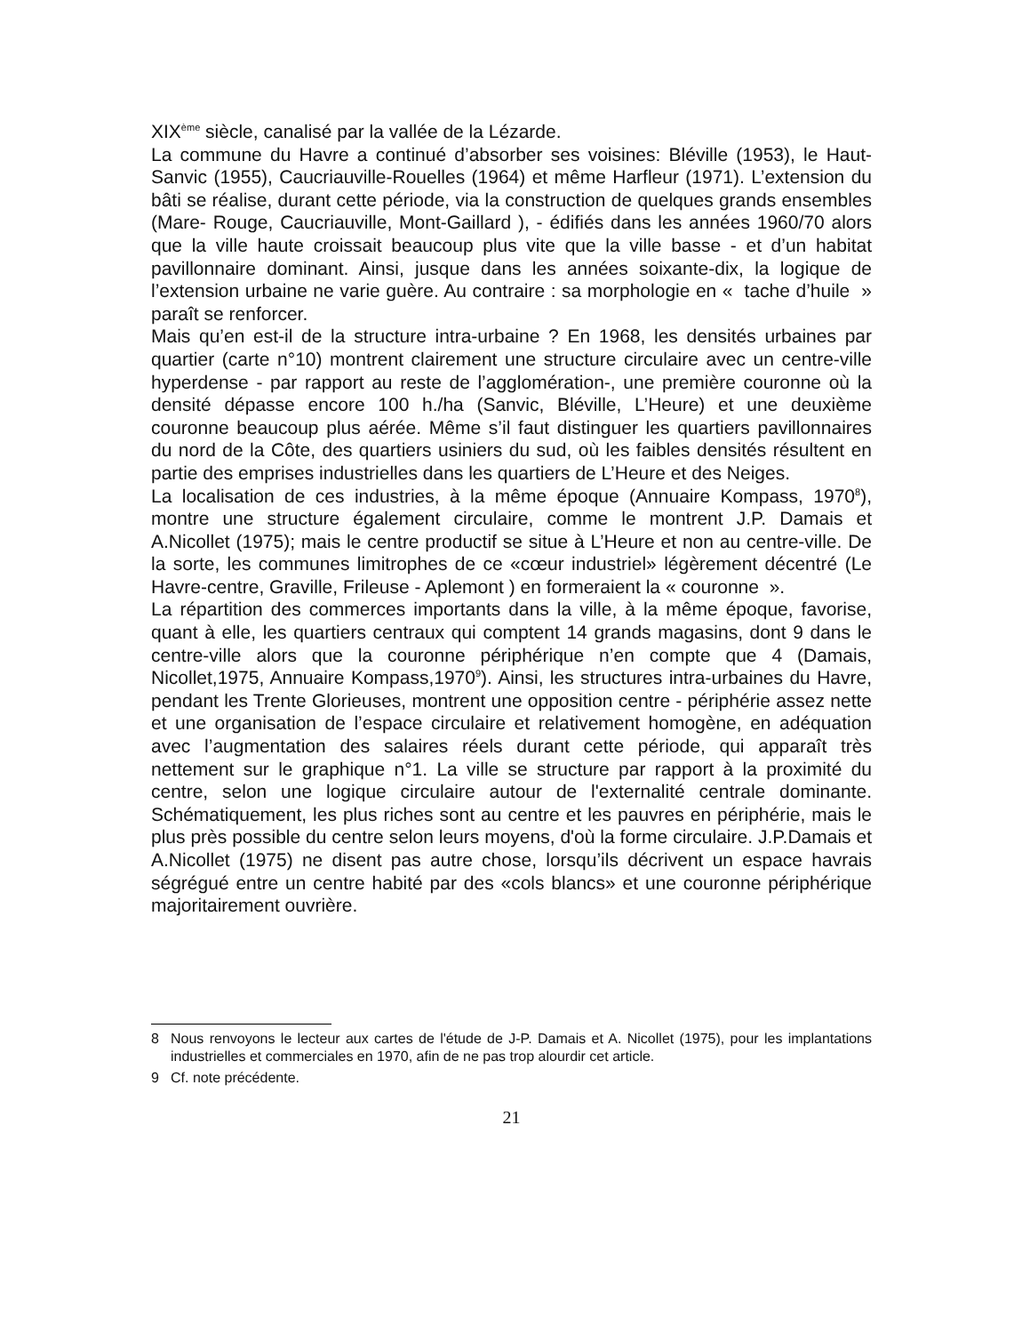XIX<sup>ème</sup> siècle, canalisé par la vallée de la Lézarde.
La commune du Havre a continué d’absorber ses voisines: Bléville (1953), le Haut-Sanvic (1955), Caucriauville-Rouelles (1964) et même Harfleur (1971). L’extension du bâti se réalise, durant cette période, via la construction de quelques grands ensembles (Mare- Rouge, Caucriauville, Mont-Gaillard ), - édifiés dans les années 1960/70 alors que la ville haute croissait beaucoup plus vite que la ville basse - et d’un habitat pavillonnaire dominant. Ainsi, jusque dans les années soixante-dix, la logique de l’extension urbaine ne varie guère. Au contraire : sa morphologie en « tache d’huile » paraît se renforcer.
Mais qu’en est-il de la structure intra-urbaine ? En 1968, les densités urbaines par quartier (carte n°10) montrent clairement une structure circulaire avec un centre-ville hyperdense - par rapport au reste de l’agglomération-, une première couronne où la densité dépasse encore 100 h./ha (Sanvic, Bléville, L’Heure) et une deuxième couronne beaucoup plus aérée. Même s’il faut distinguer les quartiers pavillonnaires du nord de la Côte, des quartiers usiniers du sud, où les faibles densités résultent en partie des emprises industrielles dans les quartiers de L’Heure et des Neiges.
La localisation de ces industries, à la même époque (Annuaire Kompass, 1970<sup>8</sup>), montre une structure également circulaire, comme le montrent J.P. Damais et A.Nicollet (1975); mais le centre productif se situe à L’Heure et non au centre-ville. De la sorte, les communes limitrophes de ce «cœur industriel» légèrement décentré (Le Havre-centre, Graville, Frileuse - Aplemont ) en formeraient la « couronne ».
La répartition des commerces importants dans la ville, à la même époque, favorise, quant à elle, les quartiers centraux qui comptent 14 grands magasins, dont 9 dans le centre-ville alors que la couronne périphérique n’en compte que 4 (Damais, Nicollet,1975, Annuaire Kompass,1970<sup>9</sup>). Ainsi, les structures intra-urbaines du Havre, pendant les Trente Glorieuses, montrent une opposition centre - périphérie assez nette et une organisation de l’espace circulaire et relativement homogène, en adéquation avec l’augmentation des salaires réels durant cette période, qui apparaît très nettement sur le graphique n°1. La ville se structure par rapport à la proximité du centre, selon une logique circulaire autour de l'externalité centrale dominante. Schématiquement, les plus riches sont au centre et les pauvres en périphérie, mais le plus près possible du centre selon leurs moyens, d'où la forme circulaire. J.P.Damais et A.Nicollet (1975) ne disent pas autre chose, lorsqu’ils décrivent un espace havrais ségrégué entre un centre habité par des «cols blancs» et une couronne périphérique majoritairement ouvrière.
8 Nous renvoyons le lecteur aux cartes de l'étude de J-P. Damais et A. Nicollet (1975), pour les implantations industrielles et commerciales en 1970, afin de ne pas trop alourdir cet article.
9 Cf. note précédente.
21